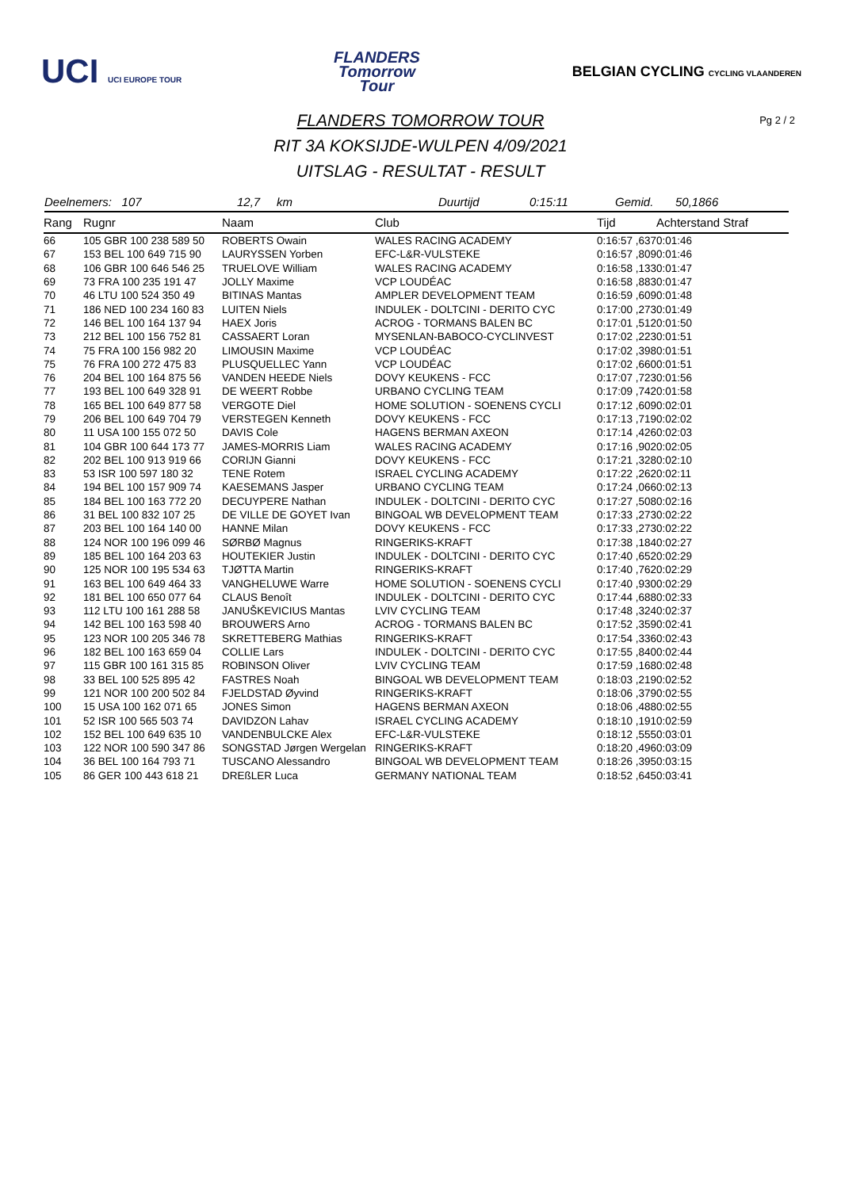UCI UCI EUROPE TOUR
FLANDERS
Tomorrow
Tour
BELGIAN CYCLING CYCLING VLAANDEREN
FLANDERS TOMORROW TOUR Pg 2 / 2
RIT 3A KOKSIJDE-WULPEN 4/09/2021
UITSLAG - RESULTAT - RESULT
Deelnemers: 107 12,7 km Duurtijd 0:15:11 Gemid. 50,1866
| Rang | Rugnr | Naam | Club | Tijd | Achterstand Straf |
| --- | --- | --- | --- | --- | --- |
| 66 | 105 GBR 100 238 589 50 | ROBERTS Owain | WALES RACING ACADEMY | 0:16:57 ,637 | 0:01:46 |
| 67 | 153 BEL 100 649 715 90 | LAURYSSEN Yorben | EFC-L&R-VULSTEKE | 0:16:57 ,809 | 0:01:46 |
| 68 | 106 GBR 100 646 546 25 | TRUELOVE William | WALES RACING ACADEMY | 0:16:58 ,133 | 0:01:47 |
| 69 | 73 FRA 100 235 191 47 | JOLLY Maxime | VCP LOUDÉAC | 0:16:58 ,883 | 0:01:47 |
| 70 | 46 LTU 100 524 350 49 | BITINAS Mantas | AMPLER DEVELOPMENT TEAM | 0:16:59 ,609 | 0:01:48 |
| 71 | 186 NED 100 234 160 83 | LUITEN Niels | INDULEK - DOLTCINI - DERITO CYC | 0:17:00 ,273 | 0:01:49 |
| 72 | 146 BEL 100 164 137 94 | HAEX Joris | ACROG - TORMANS BALEN BC | 0:17:01 ,512 | 0:01:50 |
| 73 | 212 BEL 100 156 752 81 | CASSAERT Loran | MYSENLAN-BABOCO-CYCLINVEST | 0:17:02 ,223 | 0:01:51 |
| 74 | 75 FRA 100 156 982 20 | LIMOUSIN Maxime | VCP LOUDÉAC | 0:17:02 ,398 | 0:01:51 |
| 75 | 76 FRA 100 272 475 83 | PLUSQUELLEC Yann | VCP LOUDÉAC | 0:17:02 ,660 | 0:01:51 |
| 76 | 204 BEL 100 164 875 56 | VANDEN HEEDE Niels | DOVY KEUKENS - FCC | 0:17:07 ,723 | 0:01:56 |
| 77 | 193 BEL 100 649 328 91 | DE WEERT Robbe | URBANO CYCLING TEAM | 0:17:09 ,742 | 0:01:58 |
| 78 | 165 BEL 100 649 877 58 | VERGOTE Diel | HOME SOLUTION - SOENENS CYCLI | 0:17:12 ,609 | 0:02:01 |
| 79 | 206 BEL 100 649 704 79 | VERSTEGEN Kenneth | DOVY KEUKENS - FCC | 0:17:13 ,719 | 0:02:02 |
| 80 | 11 USA 100 155 072 50 | DAVIS Cole | HAGENS BERMAN AXEON | 0:17:14 ,426 | 0:02:03 |
| 81 | 104 GBR 100 644 173 77 | JAMES-MORRIS Liam | WALES RACING ACADEMY | 0:17:16 ,902 | 0:02:05 |
| 82 | 202 BEL 100 913 919 66 | CORIJN Gianni | DOVY KEUKENS - FCC | 0:17:21 ,328 | 0:02:10 |
| 83 | 53 ISR 100 597 180 32 | TENE Rotem | ISRAEL CYCLING ACADEMY | 0:17:22 ,262 | 0:02:11 |
| 84 | 194 BEL 100 157 909 74 | KAESEMANS Jasper | URBANO CYCLING TEAM | 0:17:24 ,066 | 0:02:13 |
| 85 | 184 BEL 100 163 772 20 | DECUYPERE Nathan | INDULEK - DOLTCINI - DERITO CYC | 0:17:27 ,508 | 0:02:16 |
| 86 | 31 BEL 100 832 107 25 | DE VILLE DE GOYET Ivan | BINGOAL WB DEVELOPMENT TEAM | 0:17:33 ,273 | 0:02:22 |
| 87 | 203 BEL 100 164 140 00 | HANNE Milan | DOVY KEUKENS - FCC | 0:17:33 ,273 | 0:02:22 |
| 88 | 124 NOR 100 196 099 46 | SØRBØ Magnus | RINGERIKS-KRAFT | 0:17:38 ,184 | 0:02:27 |
| 89 | 185 BEL 100 164 203 63 | HOUTEKIER Justin | INDULEK - DOLTCINI - DERITO CYC | 0:17:40 ,652 | 0:02:29 |
| 90 | 125 NOR 100 195 534 63 | TJØTTA Martin | RINGERIKS-KRAFT | 0:17:40 ,762 | 0:02:29 |
| 91 | 163 BEL 100 649 464 33 | VANGHELUWE Warre | HOME SOLUTION - SOENENS CYCLI | 0:17:40 ,930 | 0:02:29 |
| 92 | 181 BEL 100 650 077 64 | CLAUS Benoît | INDULEK - DOLTCINI - DERITO CYC | 0:17:44 ,688 | 0:02:33 |
| 93 | 112 LTU 100 161 288 58 | JANUŠKEVICIUS Mantas | LVIV CYCLING TEAM | 0:17:48 ,324 | 0:02:37 |
| 94 | 142 BEL 100 163 598 40 | BROUWERS Arno | ACROG - TORMANS BALEN BC | 0:17:52 ,359 | 0:02:41 |
| 95 | 123 NOR 100 205 346 78 | SKRETTEBERG Mathias | RINGERIKS-KRAFT | 0:17:54 ,336 | 0:02:43 |
| 96 | 182 BEL 100 163 659 04 | COLLIE Lars | INDULEK - DOLTCINI - DERITO CYC | 0:17:55 ,840 | 0:02:44 |
| 97 | 115 GBR 100 161 315 85 | ROBINSON Oliver | LVIV CYCLING TEAM | 0:17:59 ,168 | 0:02:48 |
| 98 | 33 BEL 100 525 895 42 | FASTRES Noah | BINGOAL WB DEVELOPMENT TEAM | 0:18:03 ,219 | 0:02:52 |
| 99 | 121 NOR 100 200 502 84 | FJELDSTAD Øyvind | RINGERIKS-KRAFT | 0:18:06 ,379 | 0:02:55 |
| 100 | 15 USA 100 162 071 65 | JONES Simon | HAGENS BERMAN AXEON | 0:18:06 ,488 | 0:02:55 |
| 101 | 52 ISR 100 565 503 74 | DAVIDZON Lahav | ISRAEL CYCLING ACADEMY | 0:18:10 ,191 | 0:02:59 |
| 102 | 152 BEL 100 649 635 10 | VANDENBULCKE Alex | EFC-L&R-VULSTEKE | 0:18:12 ,555 | 0:03:01 |
| 103 | 122 NOR 100 590 347 86 | SONGSTAD Jørgen Wergelan | RINGERIKS-KRAFT | 0:18:20 ,496 | 0:03:09 |
| 104 | 36 BEL 100 164 793 71 | TUSCANO Alessandro | BINGOAL WB DEVELOPMENT TEAM | 0:18:26 ,395 | 0:03:15 |
| 105 | 86 GER 100 443 618 21 | DREßLER Luca | GERMANY NATIONAL TEAM | 0:18:52 ,645 | 0:03:41 |